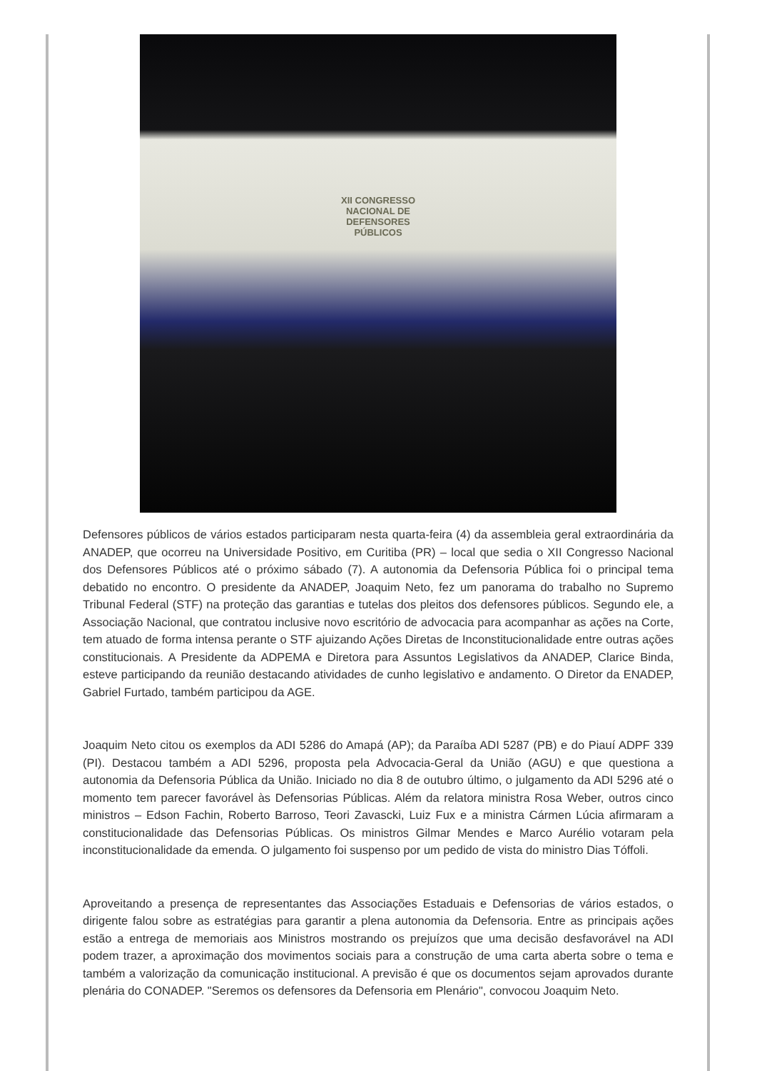XII CONGRESSO
NACIONAL DE
DEFENSORES
PÚBLICOS
Defensores públicos de vários estados participaram nesta quarta-feira (4) da assembleia geral extraordinária da ANADEP, que ocorreu na Universidade Positivo, em Curitiba (PR) – local que sedia o XII Congresso Nacional dos Defensores Públicos até o próximo sábado (7). A autonomia da Defensoria Pública foi o principal tema debatido no encontro. O presidente da ANADEP, Joaquim Neto, fez um panorama do trabalho no Supremo Tribunal Federal (STF) na proteção das garantias e tutelas dos pleitos dos defensores públicos. Segundo ele, a Associação Nacional, que contratou inclusive novo escritório de advocacia para acompanhar as ações na Corte, tem atuado de forma intensa perante o STF ajuizando Ações Diretas de Inconstitucionalidade entre outras ações constitucionais. A Presidente da ADPEMA e Diretora para Assuntos Legislativos da ANADEP, Clarice Binda, esteve participando da reunião destacando atividades de cunho legislativo e andamento. O Diretor da ENADEP, Gabriel Furtado, também participou da AGE.
Joaquim Neto citou os exemplos da ADI 5286 do Amapá (AP); da Paraíba ADI 5287 (PB) e do Piauí ADPF 339 (PI). Destacou também a ADI 5296, proposta pela Advocacia-Geral da União (AGU) e que questiona a autonomia da Defensoria Pública da União. Iniciado no dia 8 de outubro último, o julgamento da ADI 5296 até o momento tem parecer favorável às Defensorias Públicas. Além da relatora ministra Rosa Weber, outros cinco ministros – Edson Fachin, Roberto Barroso, Teori Zavascki, Luiz Fux e a ministra Cármen Lúcia afirmaram a constitucionalidade das Defensorias Públicas. Os ministros Gilmar Mendes e Marco Aurélio votaram pela inconstitucionalidade da emenda. O julgamento foi suspenso por um pedido de vista do ministro Dias Tóffoli.
Aproveitando a presença de representantes das Associações Estaduais e Defensorias de vários estados, o dirigente falou sobre as estratégias para garantir a plena autonomia da Defensoria. Entre as principais ações estão a entrega de memoriais aos Ministros mostrando os prejuízos que uma decisão desfavorável na ADI podem trazer, a aproximação dos movimentos sociais para a construção de uma carta aberta sobre o tema e também a valorização da comunicação institucional. A previsão é que os documentos sejam aprovados durante plenária do CONADEP. "Seremos os defensores da Defensoria em Plenário", convocou Joaquim Neto.